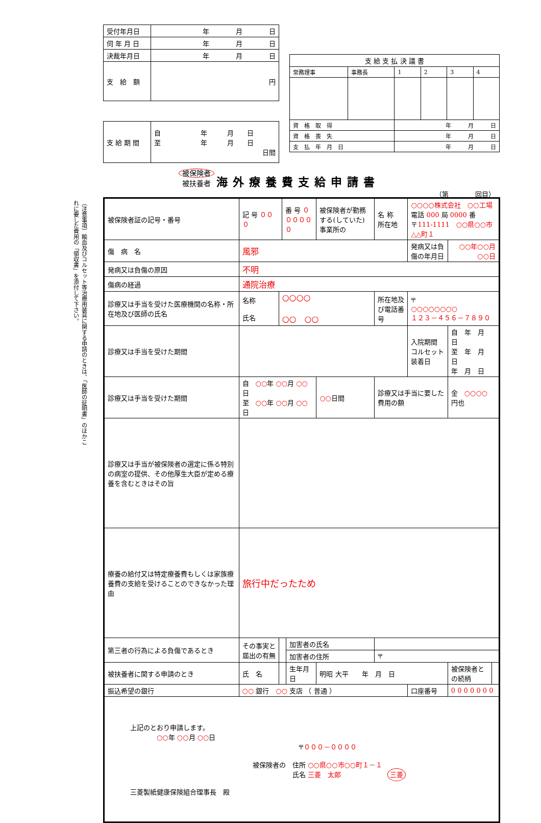| 受付年月日 | 年 月 日 |
| 伺 年 月 日 | 年 月 日 |
| 決裁年月日 | 年 月 日 |
| 支 給 額 | 円 |
| 支 給 期 間 | 自 年 月 日 至 年 月 日 日間 |
| 支 給 支 払 決 議 書 | | | | | |
| 常務理事 | 事務長 | 1 | 2 | 3 | 4 |
| 資 格 取 得 | | 年 月 日 | | | |
| 資 格 喪 失 | | 年 月 日 | | | |
| 支 払 年 月 日 | | 年 月 日 | | | |
被保険者
被扶養者 海外療養費支給申請書
（第　　　　回目）
（注意事項）輸血及びコルセット等治療用装具に関する申請のときは、「医師の証明書」のほかこれに要した費用の「領収書」を添付して下さい。
| 被保険者証の記号・番号 | 記 号 ０００ | | 番 号 ００００００ | | 被保険者が勤務する(していた)事業所の | 名 称 所在地 | ○○○○株式会社 ○○工場 電話 000 局 0000 番 〒 111-1111 ○○県○○市△△町１ | | |
| 傷 病 名 | 風邪 | | | | | | 発病又は負傷の年月日 | ○○年○○月○○日 | |
| 発病又は負傷の原因 | 不明 | | | | | | | | |
| 傷病の経過 | 通院治療 | | | | | | | | |
| 診療又は手当を受けた医療機関の名称・所在地及び医師の氏名 | 名称 氏名 | ○○○○ ○○ ○○ | | | | 所在地及び電話番号 | 〒 ○○○○○○○○ １２３－４５６－７８９０ | | |
| 診療又は手当を受けた期間 | | | | | | | 入院期間 コルセット装着日 | 自 年 月 日 至 年 月 日 年 月 日 | |
| 診療又は手当を受けた期間 | 自 ○○ 年 ○○ 月 ○○ 日 至 ○○ 年 ○○ 月 ○○ 日 | | | | ○○ 日間 | 診療又は手当に要した費用の額 | | 金 ○○○○ 円也 | |
| 診療又は手当が被保険者の選定に係る特別の病室の提供、その他厚生大臣が定める療養を含むときはその旨 | | | | | | | | | |
| 療養の給付又は特定療養費もしくは家族療養費の支給を受けることのできなかった理由 | 旅行中だったため | | | | | | | | |
| 第三者の行為による負傷であるとき | その事実と届出の有無 | | | 加害者の氏名 | | | | | |
| | | | | 加害者の住所 | | 〒 | | | |
| 被扶養者に関する申請のとき | 氏 名 | | | 生年月日 | 明昭 大平 年 月 日 | | | 被保険者との続柄 | |
| 振込希望の銀行 | ○○ 銀行 ○○ 支店 （ 普通 ） | | | | | | 口座番号 | 0 0 0 0 0 0 0 | |
| 上記のとおり申請します。 ○○ 年 ○○ 月 ○○ 日 〒 ０００－００００ 被保険者の 住所 ○○県○○市○○町１－１ 氏名 三菱 太郎 三菱 三菱製紙健康保険組合理事長 殿 | | | | | | | | | |